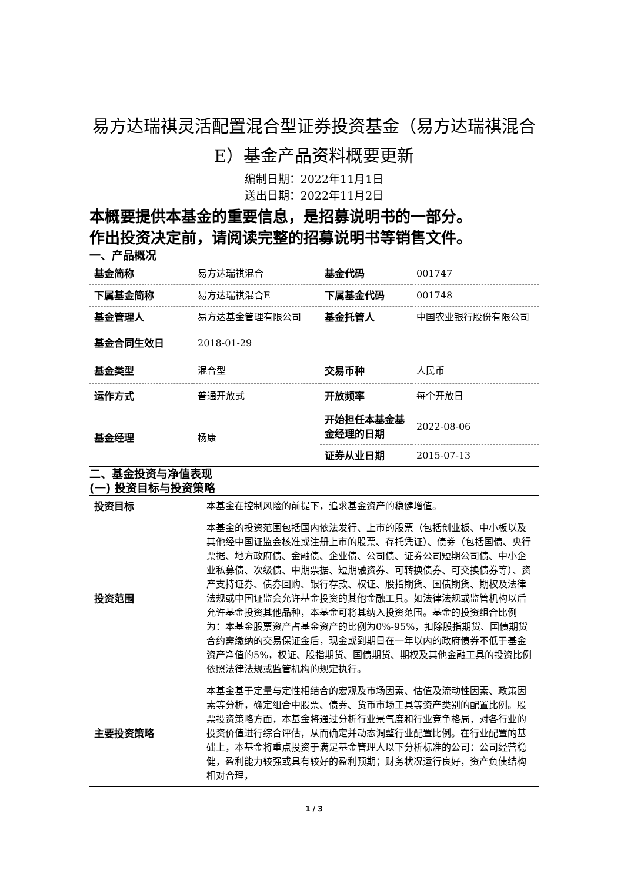易方达瑞祺灵活配置混合型证券投资基金（易方达瑞祺混合E）基金产品资料概要更新
编制日期：2022年11月1日
送出日期：2022年11月2日
本概要提供本基金的重要信息，是招募说明书的一部分。
作出投资决定前，请阅读完整的招募说明书等销售文件。
一、产品概况
| 基金简称 | 易方达瑞祺混合 | 基金代码 | 001747 |
| 下属基金简称 | 易方达瑞祺混合E | 下属基金代码 | 001748 |
| 基金管理人 | 易方达基金管理有限公司 | 基金托管人 | 中国农业银行股份有限公司 |
| 基金合同生效日 | 2018-01-29 | | |
| 基金类型 | 混合型 | 交易币种 | 人民币 |
| 运作方式 | 普通开放式 | 开放频率 | 每个开放日 |
| 基金经理 | 杨康 | 开始担任本基金基金经理的日期 | 2022-08-06 |
| | | 证券从业日期 | 2015-07-13 |
二、基金投资与净值表现
(一) 投资目标与投资策略
| 投资目标 | 本基金在控制风险的前提下，追求基金资产的稳健增值。 |
| 投资范围 | 本基金的投资范围包括国内依法发行、上市的股票（包括创业板、中小板以及其他经中国证监会核准或注册上市的股票、存托凭证）、债券（包括国债、央行票据、地方政府债、金融债、企业债、公司债、证券公司短期公司债、中小企业私募债、次级债、中期票据、短期融资券、可转换债券、可交换债券等）、资产支持证券、债券回购、银行存款、权证、股指期货、国债期货、期权及法律法规或中国证监会允许基金投资的其他金融工具。如法律法规或监管机构以后允许基金投资其他品种，本基金可将其纳入投资范围。基金的投资组合比例为：本基金股票资产占基金资产的比例为0%-95%，扣除股指期货、国债期货合约需缴纳的交易保证金后，现金或到期日在一年以内的政府债券不低于基金资产净值的5%，权证、股指期货、国债期货、期权及其他金融工具的投资比例依照法律法规或监管机构的规定执行。 |
| 主要投资策略 | 本基金基于定量与定性相结合的宏观及市场因素、估值及流动性因素、政策因素等分析，确定组合中股票、债券、货币市场工具等资产类别的配置比例。股票投资策略方面，本基金将通过分析行业景气度和行业竞争格局，对各行业的投资价值进行综合评估，从而确定并动态调整行业配置比例。在行业配置的基础上，本基金将重点投资于满足基金管理人以下分析标准的公司：公司经营稳健，盈利能力较强或具有较好的盈利预期；财务状况运行良好，资产负债结构相对合理， |
1 / 3